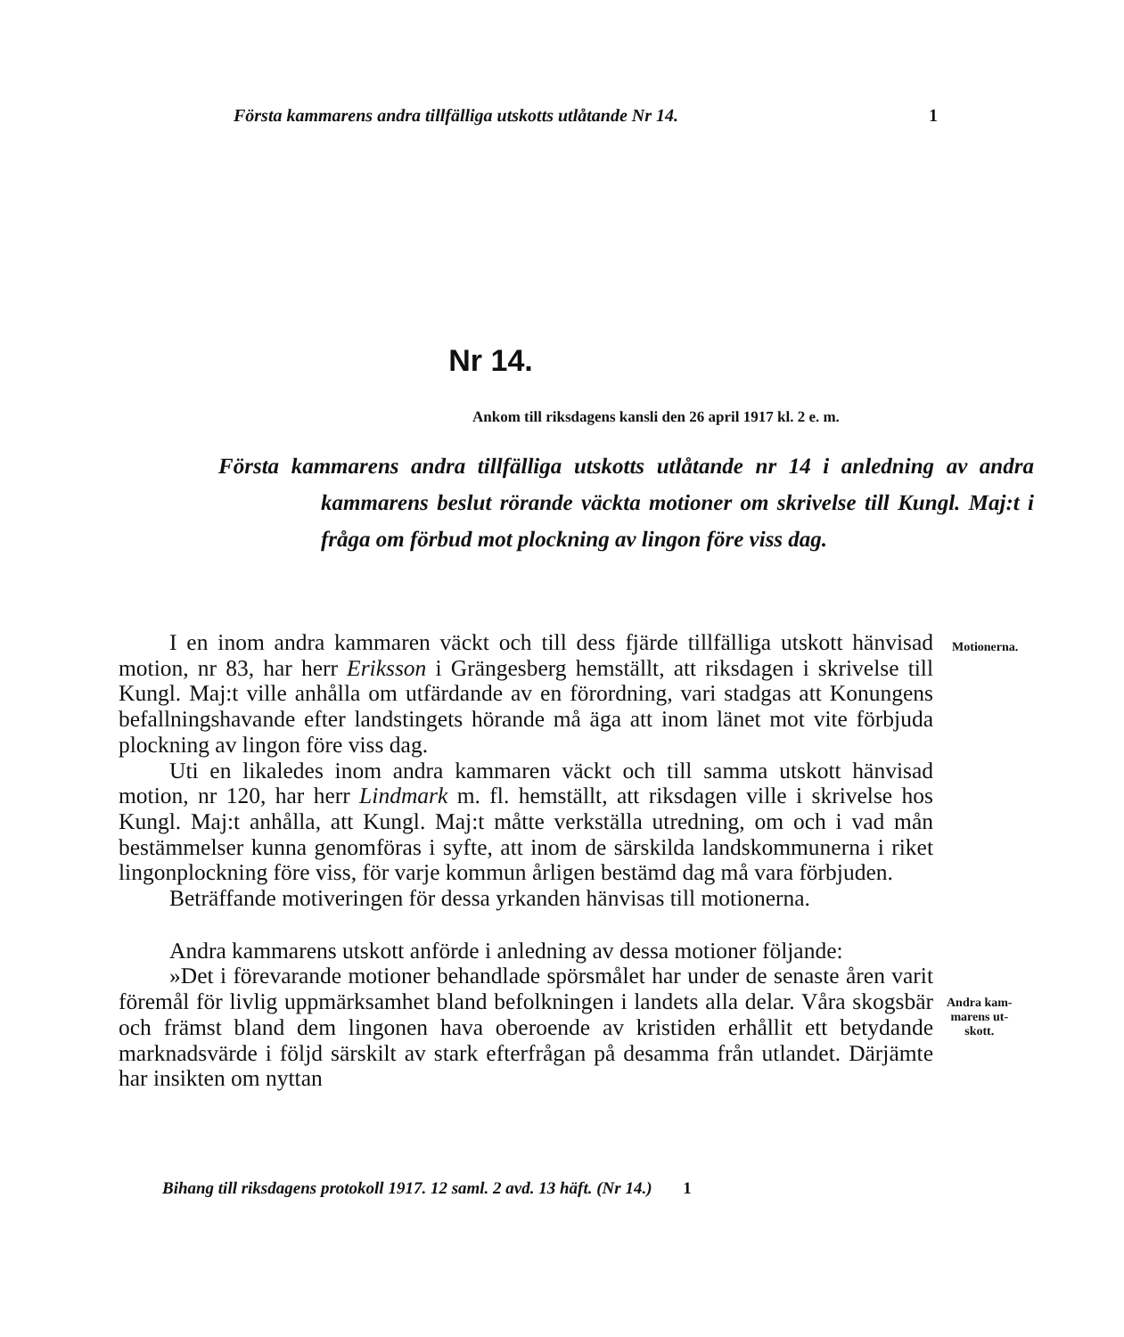Första kammarens andra tillfälliga utskotts utlåtande Nr 14. 1
Nr 14.
Ankom till riksdagens kansli den 26 april 1917 kl. 2 e. m.
Första kammarens andra tillfälliga utskotts utlåtande nr 14 i anledning av andra kammarens beslut rörande väckta motioner om skrivelse till Kungl. Maj:t i fråga om förbud mot plockning av lingon före viss dag.
Motionerna.
Andra kam-
marens ut-
skott.
I en inom andra kammaren väckt och till dess fjärde tillfälliga utskott hänvisad motion, nr 83, har herr Eriksson i Grängesberg hemställt, att riksdagen i skrivelse till Kungl. Maj:t ville anhålla om utfärdande av en förordning, vari stadgas att Konungens befallningshavande efter landstingets hörande må äga att inom länet mot vite förbjuda plockning av lingon före viss dag.
Uti en likaledes inom andra kammaren väckt och till samma utskott hänvisad motion, nr 120, har herr Lindmark m. fl. hemställt, att riksdagen ville i skrivelse hos Kungl. Maj:t anhålla, att Kungl. Maj:t måtte verkställa utredning, om och i vad mån bestämmelser kunna genomföras i syfte, att inom de särskilda landskommunerna i riket lingonplockning före viss, för varje kommun årligen bestämd dag må vara förbjuden.
Beträffande motiveringen för dessa yrkanden hänvisas till motionerna.
Andra kammarens utskott anförde i anledning av dessa motioner följande:
»Det i förevarande motioner behandlade spörsmålet har under de senaste åren varit föremål för livlig uppmärksamhet bland befolkningen i landets alla delar. Våra skogsbär och främst bland dem lingonen hava oberoende av kristiden erhållit ett betydande marknadsvärde i följd särskilt av stark efterfrågan på desamma från utlandet. Därjämte har insikten om nyttan
Bihang till riksdagens protokoll 1917. 12 saml. 2 avd. 13 häft. (Nr 14.) 1